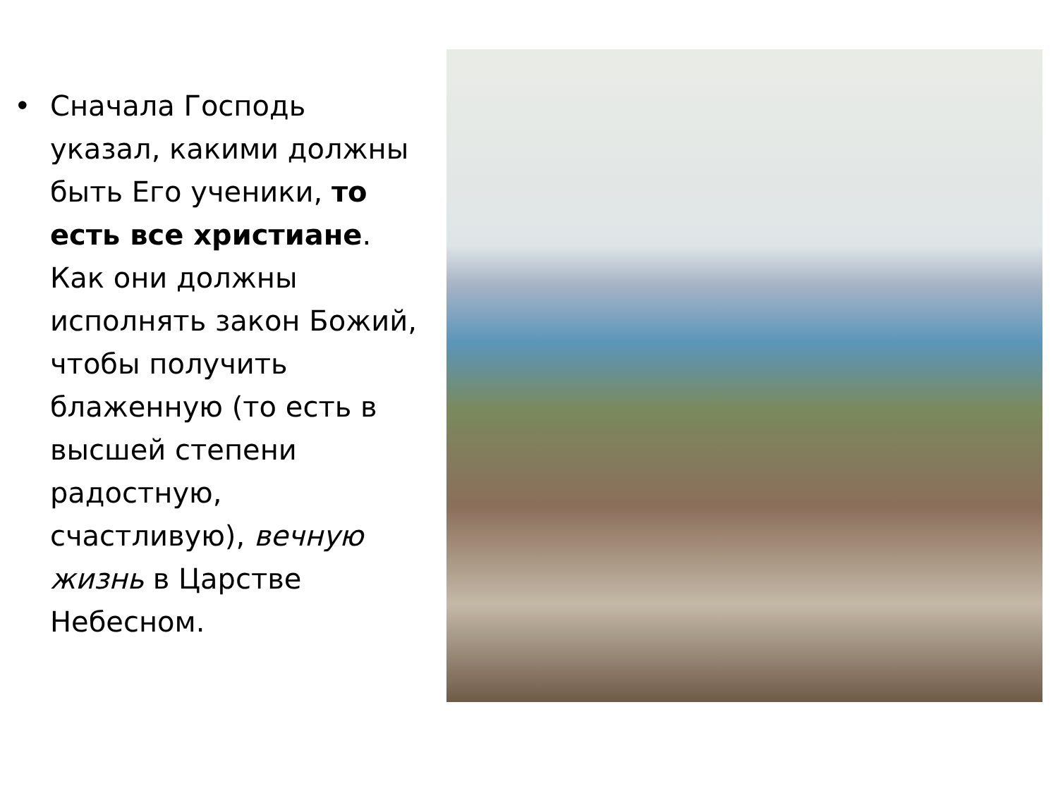• Сначала Господь указал, какими должны быть Его ученики, то есть все христиане. Как они должны исполнять закон Божий, чтобы получить блаженную (то есть в высшей степени радостную, счастливую), вечную жизнь в Царстве Небесном.